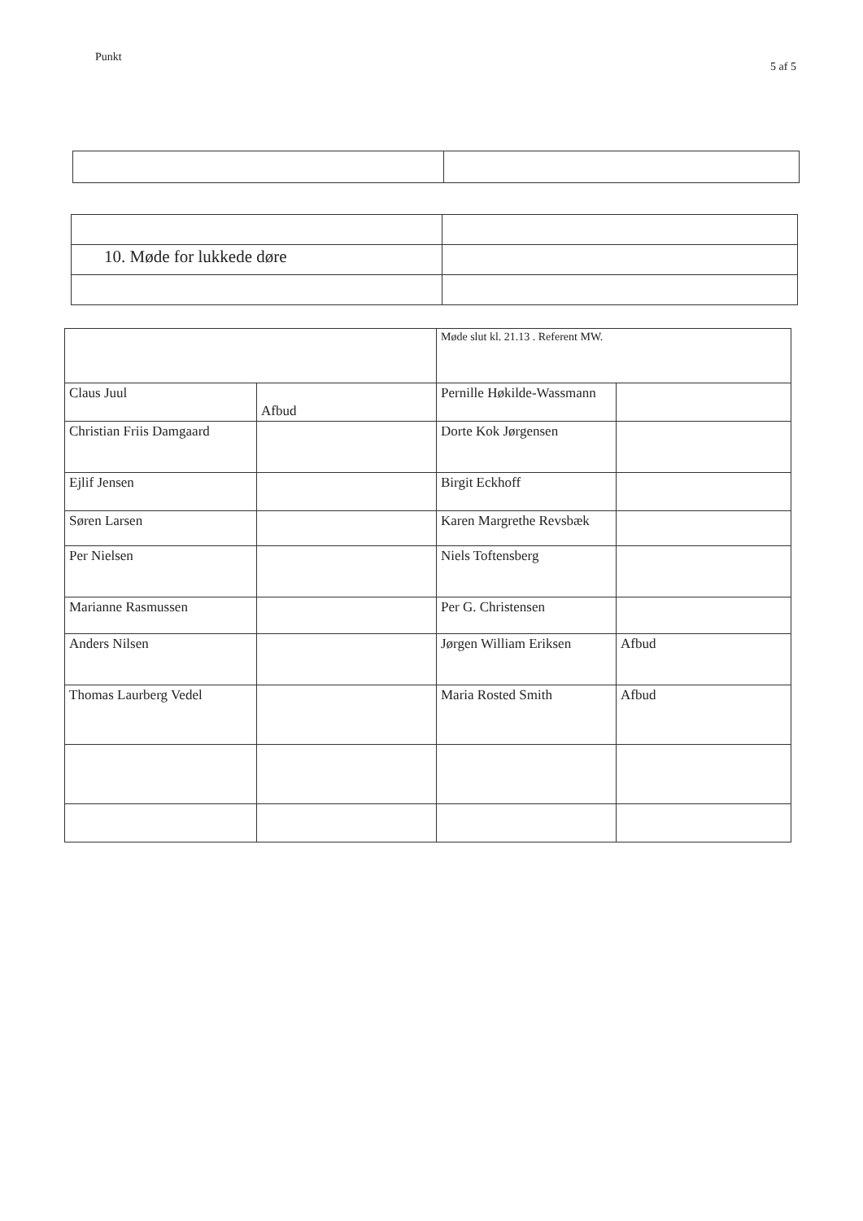Punkt 5 af 5
| 10. Møde for lukkede døre | |
| | | Møde slut kl. 21.13 . Referent MW. | |
| Claus Juul | Afbud | Pernille Høkilde-Wassmann | |
| Christian Friis Damgaard | | Dorte Kok Jørgensen | |
| Ejlif Jensen | | Birgit Eckhoff | |
| Søren Larsen | | Karen Margrethe Revsbæk | |
| Per Nielsen | | Niels Toftensberg | |
| Marianne Rasmussen | | Per G. Christensen | |
| Anders Nilsen | | Jørgen William Eriksen | Afbud |
| Thomas Laurberg Vedel | | Maria Rosted Smith | Afbud |